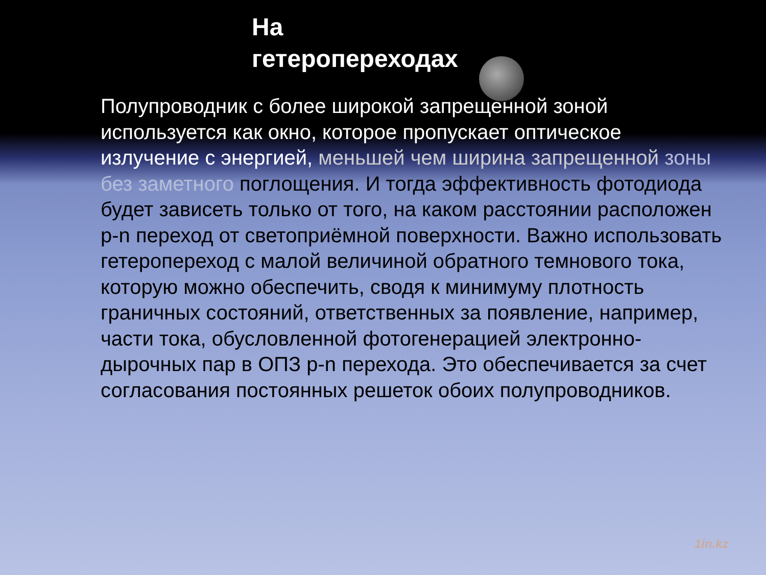На
гетеропереходах
Полупроводник с более широкой запрещенной зоной используется как окно, которое пропускает оптическое излучение с энергией, меньшей чем ширина запрещенной зоны без заметного поглощения. И тогда эффективность фотодиода будет зависеть только от того, на каком расстоянии расположен p-n переход от светоприёмной поверхности. Важно использовать гетеропереход с малой величиной обратного темнового тока, которую можно обеспечить, сводя к минимуму плотность граничных состояний, ответственных за появление, например, части тока, обусловленной фотогенерацией электронно-дырочных пар в ОПЗ p-n перехода. Это обеспечивается за счет согласования постоянных решеток обоих полупроводников.
1in.kz